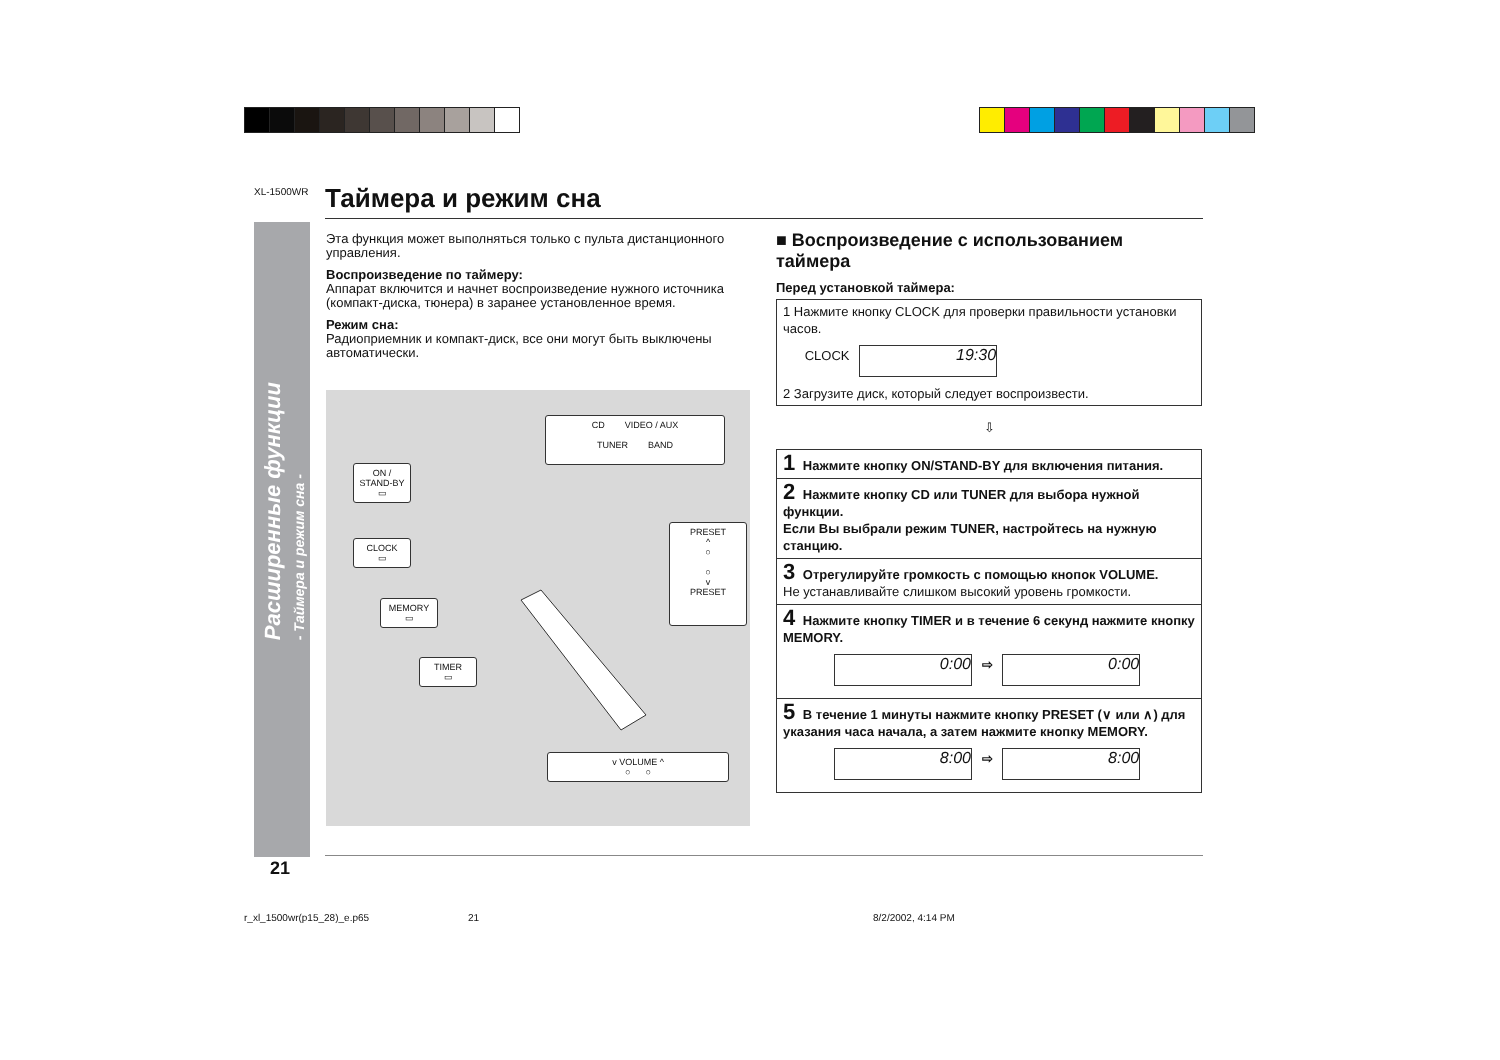XL-1500WR Таймера и режим сна
Расширенные функции
- Таймера и режим сна -
Эта функция может выполняться только с пульта дистанционного управления.
Воспроизведение по таймеру:
Аппарат включится и начнет воспроизведение нужного источника (компакт-диска, тюнера) в заранее установленное время.
Режим сна:
Радиоприемник и компакт-диск, все они могут быть выключены автоматически.
CD VIDEO / AUX
TUNER BAND
ON / STAND-BY
▭
CLOCK
▭
MEMORY
▭
TIMER
▭
PRESET
^
○
○
v
PRESET
v VOLUME ^
○ ○
■ Воспроизведение с использованием таймера
Перед установкой таймера:
1 Нажмите кнопку CLOCK для проверки правильности установки часов.
CLOCK 19:30
2 Загрузите диск, который следует воспроизвести.
⇩
1 Нажмите кнопку ON/STAND-BY для включения питания.
2 Нажмите кнопку CD или TUNER для выбора нужной функции.
Если Вы выбрали режим TUNER, настройтесь на нужную станцию.
3 Отрегулируйте громкость с помощью кнопок VOLUME.
Не устанавливайте слишком высокий уровень громкости.
4 Нажмите кнопку TIMER и в течение 6 секунд нажмите кнопку MEMORY.
0:00 ⇨ 0:00
5 В течение 1 минуты нажмите кнопку PRESET (∨ или ∧) для указания часа начала, а затем нажмите кнопку MEMORY.
8:00 ⇨ 8:00
21
r_xl_1500wr(p15_28)_e.p65 21 8/2/2002, 4:14 PM